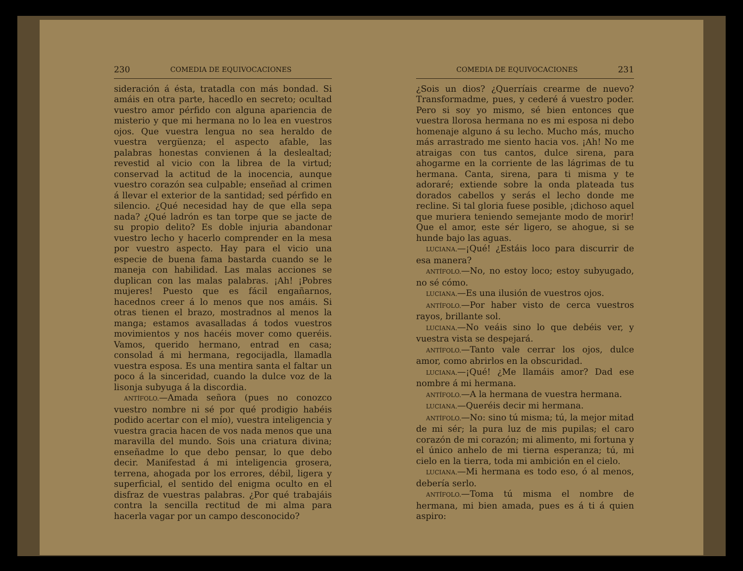230 COMEDIA DE EQUIVOCACIONES
sideración á ésta, tratadla con más bondad. Si amáis en otra parte, hacedlo en secreto; ocultad vuestro amor pérfido con alguna apariencia de misterio y que mi hermana no lo lea en vuestros ojos. Que vuestra lengua no sea heraldo de vuestra vergüenza; el aspecto afable, las palabras honestas convienen á la deslealtad; revestid al vicio con la librea de la virtud; conservad la actitud de la inocencia, aunque vuestro corazón sea culpable; enseñad al crimen á llevar el exterior de la santidad; sed pérfido en silencio. ¿Qué necesidad hay de que ella sepa nada? ¿Qué ladrón es tan torpe que se jacte de su propio delito? Es doble injuria abandonar vuestro lecho y hacerlo comprender en la mesa por vuestro aspecto. Hay para el vicio una especie de buena fama bastarda cuando se le maneja con habilidad. Las malas acciones se duplican con las malas palabras. ¡Ah! ¡Pobres mujeres! Puesto que es fácil engañarnos, hacednos creer á lo menos que nos amáis. Si otras tienen el brazo, mostradnos al menos la manga; estamos avasalladas á todos vuestros movimientos y nos hacéis mover como queréis. Vamos, querido hermano, entrad en casa; consolad á mi hermana, regocijadla, llamadla vuestra esposa. Es una mentira santa el faltar un poco á la sinceridad, cuando la dulce voz de la lisonja subyuga á la discordia.
ANTÍFOLO.—Amada señora (pues no conozco vuestro nombre ni sé por qué prodigio habéis podido acertar con el mío), vuestra inteligencia y vuestra gracia hacen de vos nada menos que una maravilla del mundo. Sois una criatura divina; enseñadme lo que debo pensar, lo que debo decir. Manifestad á mi inteligencia grosera, terrena, ahogada por los errores, débil, ligera y superficial, el sentido del enigma oculto en el disfraz de vuestras palabras. ¿Por qué trabajáis contra la sencilla rectitud de mi alma para hacerla vagar por un campo desconocido?
COMEDIA DE EQUIVOCACIONES 231
¿Sois un dios? ¿Querríais crearme de nuevo? Transformadme, pues, y cederé á vuestro poder. Pero si soy yo mismo, sé bien entonces que vuestra llorosa hermana no es mi esposa ni debo homenaje alguno á su lecho. Mucho más, mucho más arrastrado me siento hacia vos. ¡Ah! No me atraigas con tus cantos, dulce sirena, para ahogarme en la corriente de las lágrimas de tu hermana. Canta, sirena, para ti misma y te adoraré; extiende sobre la onda plateada tus dorados cabellos y serás el lecho donde me recline. Si tal gloria fuese posible, ¡dichoso aquel que muriera teniendo semejante modo de morir! Que el amor, este sér ligero, se ahogue, si se hunde bajo las aguas.
LUCIANA.—¡Qué! ¿Estáis loco para discurrir de esa manera?
ANTÍFOLO.—No, no estoy loco; estoy subyugado, no sé cómo.
LUCIANA.—Es una ilusión de vuestros ojos.
ANTÍFOLO.—Por haber visto de cerca vuestros rayos, brillante sol.
LUCIANA.—No veáis sino lo que debéis ver, y vuestra vista se despejará.
ANTÍFOLO.—Tanto vale cerrar los ojos, dulce amor, como abrirlos en la obscuridad.
LUCIANA.—¡Qué! ¿Me llamáis amor? Dad ese nombre á mi hermana.
ANTÍFOLO.—A la hermana de vuestra hermana.
LUCIANA.—Queréis decir mi hermana.
ANTÍFOLO.—No: sino tú misma; tú, la mejor mitad de mi sér; la pura luz de mis pupilas; el caro corazón de mi corazón; mi alimento, mi fortuna y el único anhelo de mi tierna esperanza; tú, mi cielo en la tierra, toda mi ambición en el cielo.
LUCIANA.—Mi hermana es todo eso, ó al menos, debería serlo.
ANTÍFOLO.—Toma tú misma el nombre de hermana, mi bien amada, pues es á ti á quien aspiro: